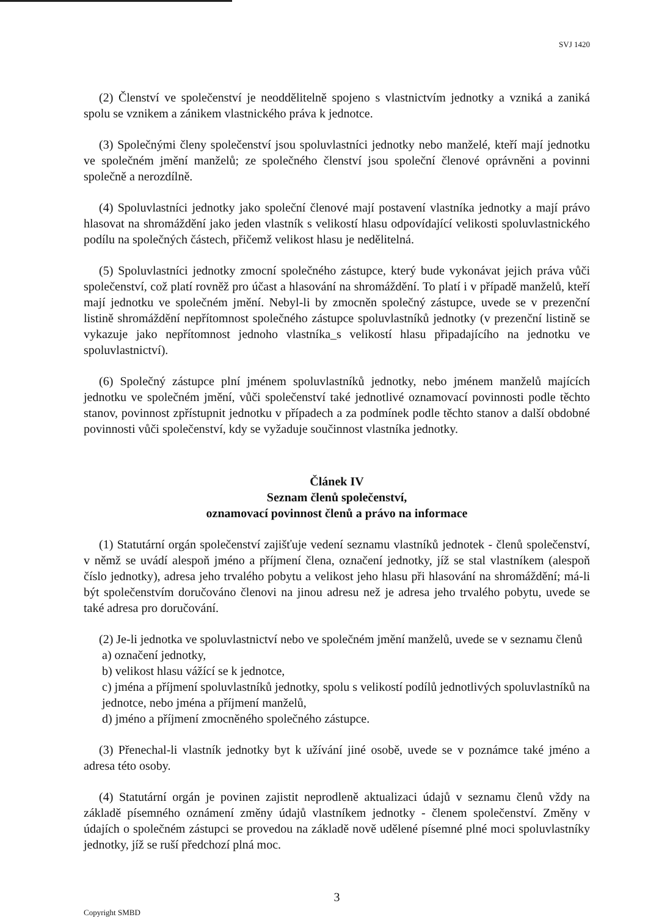SVJ 1420
(2) Členství ve společenství je neoddělitelně spojeno s vlastnictvím jednotky a vzniká a zaniká spolu se vznikem a zánikem vlastnického práva k jednotce.
(3) Společnými členy společenství jsou spoluvlastníci jednotky nebo manželé, kteří mají jednotku ve společném jmění manželů; ze společného členství jsou společní členové oprávněni a povinni společně a nerozdílně.
(4) Spoluvlastníci jednotky jako společní členové mají postavení vlastníka jednotky a mají právo hlasovat na shromáždění jako jeden vlastník s velikostí hlasu odpovídající velikosti spoluvlastnického podílu na společných částech, přičemž velikost hlasu je nedělitelná.
(5) Spoluvlastníci jednotky zmocní společného zástupce, který bude vykonávat jejich práva vůči společenství, což platí rovněž pro účast a hlasování na shromáždění. To platí i v případě manželů, kteří mají jednotku ve společném jmění. Nebyl-li by zmocněn společný zástupce, uvede se v prezenční listině shromáždění nepřítomnost společného zástupce spoluvlastníků jednotky (v prezenční listině se vykazuje jako nepřítomnost jednoho vlastníka_s velikostí hlasu připadajícího na jednotku ve spoluvlastnictví).
(6) Společný zástupce plní jménem spoluvlastníků jednotky, nebo jménem manželů majících jednotku ve společném jmění, vůči společenství také jednotlivé oznamovací povinnosti podle těchto stanov, povinnost zpřístupnit jednotku v případech a za podmínek podle těchto stanov a další obdobné povinnosti vůči společenství, kdy se vyžaduje součinnost vlastníka jednotky.
Článek IV
Seznam členů společenství,
oznamovací povinnost členů a právo na informace
(1) Statutární orgán společenství zajišťuje vedení seznamu vlastníků jednotek - členů společenství, v němž se uvádí alespoň jméno a příjmení člena, označení jednotky, jíž se stal vlastníkem (alespoň číslo jednotky), adresa jeho trvalého pobytu a velikost jeho hlasu při hlasování na shromáždění; má-li být společenstvím doručováno členovi na jinou adresu než je adresa jeho trvalého pobytu, uvede se také adresa pro doručování.
(2) Je-li jednotka ve spoluvlastnictví nebo ve společném jmění manželů, uvede se v seznamu členů
a) označení jednotky,
b) velikost hlasu vážící se k jednotce,
c) jména a příjmení spoluvlastníků jednotky, spolu s velikostí podílů jednotlivých spoluvlastníků na jednotce, nebo jména a příjmení manželů,
d) jméno a příjmení zmocněného společného zástupce.
(3) Přenechal-li vlastník jednotky byt k užívání jiné osobě, uvede se v poznámce také jméno a adresa této osoby.
(4) Statutární orgán je povinen zajistit neprodleně aktualizaci údajů v seznamu členů vždy na základě písemného oznámení změny údajů vlastníkem jednotky - členem společenství. Změny v údajích o společném zástupci se provedou na základě nově udělené písemné plné moci spoluvlastníky jednotky, jíž se ruší předchozí plná moc.
3
Copyright SMBD